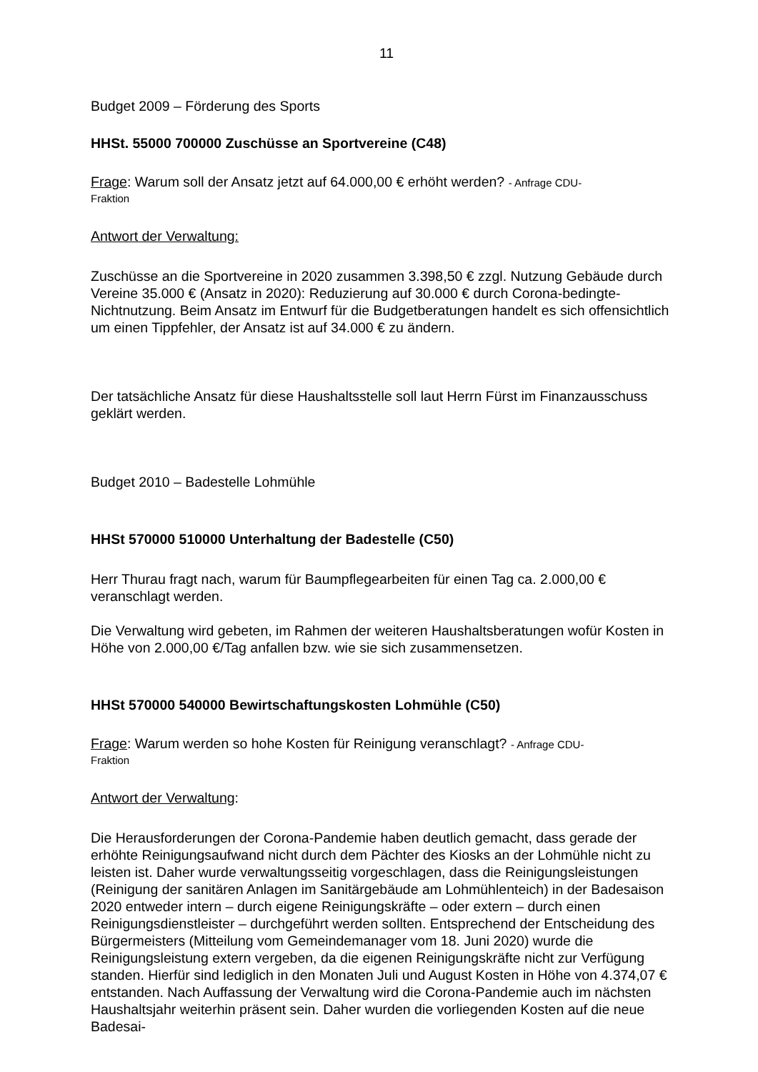11
Budget 2009 – Förderung des Sports
HHSt. 55000 700000 Zuschüsse an Sportvereine (C48)
Frage: Warum soll der Ansatz jetzt auf 64.000,00 € erhöht werden? - Anfrage CDU-
Fraktion
Antwort der Verwaltung:
Zuschüsse an die Sportvereine in 2020 zusammen 3.398,50 € zzgl. Nutzung Gebäude durch Vereine 35.000 € (Ansatz in 2020): Reduzierung auf 30.000 € durch Corona-bedingte-Nichtnutzung. Beim Ansatz im Entwurf für die Budgetberatungen handelt es sich offensichtlich um einen Tippfehler, der Ansatz ist auf 34.000 € zu ändern.
Der tatsächliche Ansatz für diese Haushaltsstelle soll laut Herrn Fürst im Finanzausschuss geklärt werden.
Budget 2010 – Badestelle Lohmühle
HHSt 570000 510000 Unterhaltung der Badestelle (C50)
Herr Thurau fragt nach, warum für Baumpflegearbeiten für einen Tag ca. 2.000,00 € veranschlagt werden.
Die Verwaltung wird gebeten, im Rahmen der weiteren Haushaltsberatungen wofür Kosten in Höhe von 2.000,00 €/Tag anfallen bzw. wie sie sich zusammensetzen.
HHSt 570000 540000 Bewirtschaftungskosten Lohmühle (C50)
Frage: Warum werden so hohe Kosten für Reinigung veranschlagt? - Anfrage CDU-
Fraktion
Antwort der Verwaltung:
Die Herausforderungen der Corona-Pandemie haben deutlich gemacht, dass gerade der erhöhte Reinigungsaufwand nicht durch dem Pächter des Kiosks an der Lohmühle nicht zu leisten ist. Daher wurde verwaltungsseitig vorgeschlagen, dass die Reinigungsleistungen (Reinigung der sanitären Anlagen im Sanitärgebäude am Lohmühlenteich) in der Badesaison 2020 entweder intern – durch eigene Reinigungskräfte – oder extern – durch einen Reinigungsdienstleister – durchgeführt werden sollten. Entsprechend der Entscheidung des Bürgermeisters (Mitteilung vom Gemeindemanager vom 18. Juni 2020) wurde die Reinigungsleistung extern vergeben, da die eigenen Reinigungskräfte nicht zur Verfügung standen. Hierfür sind lediglich in den Monaten Juli und August Kosten in Höhe von 4.374,07 € entstanden. Nach Auffassung der Verwaltung wird die Corona-Pandemie auch im nächsten Haushaltsjahr weiterhin präsent sein. Daher wurden die vorliegenden Kosten auf die neue Badesai-